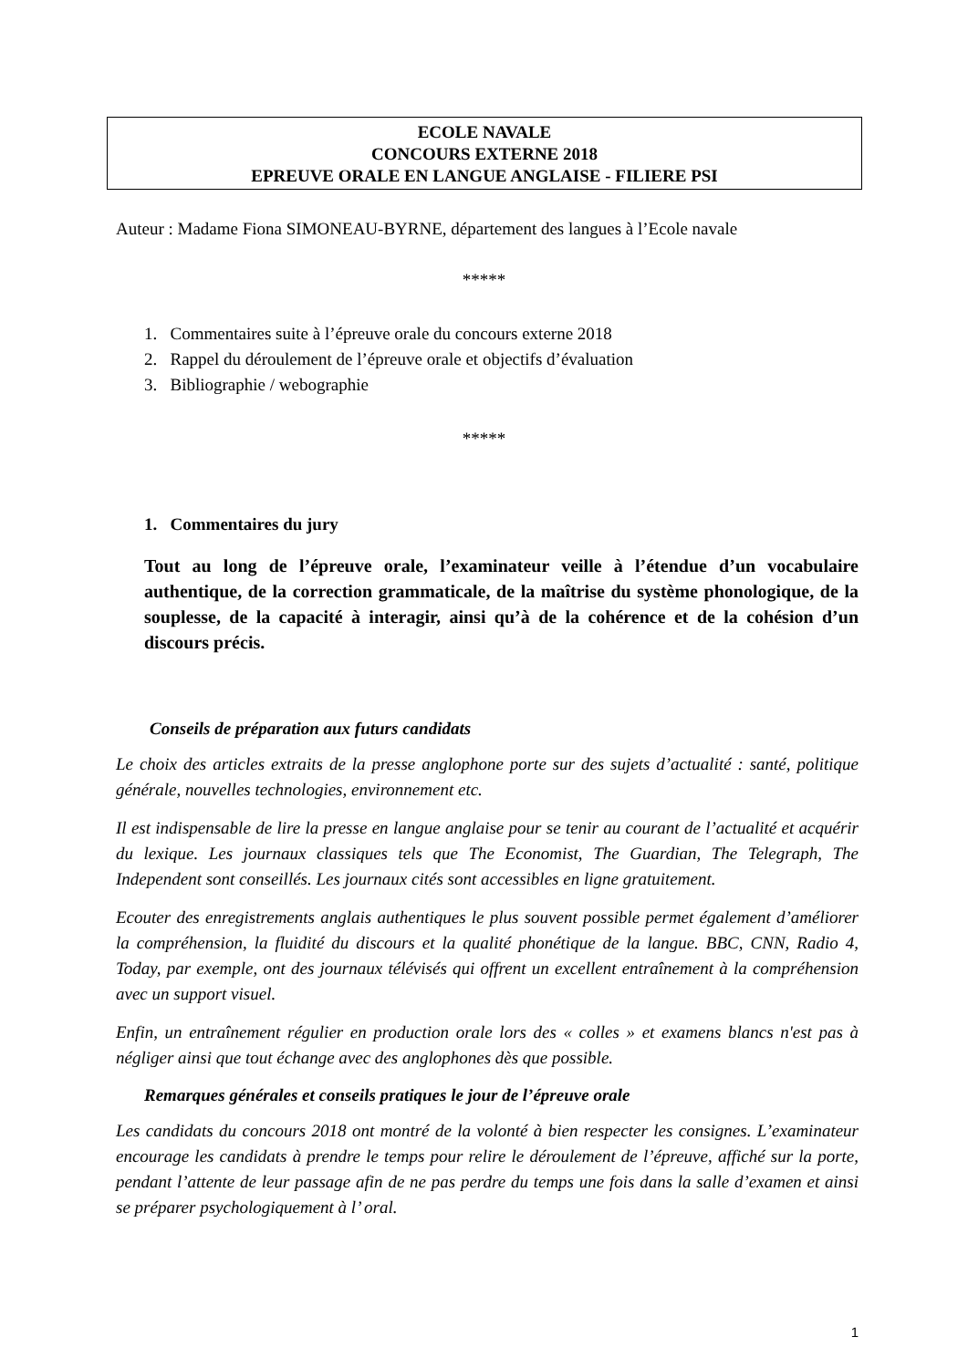ECOLE NAVALE
CONCOURS EXTERNE 2018
EPREUVE ORALE EN LANGUE ANGLAISE - FILIERE PSI
Auteur : Madame Fiona SIMONEAU-BYRNE, département des langues à l’Ecole navale
*****
1. Commentaires suite à l’épreuve orale du concours externe 2018
2. Rappel du déroulement de l’épreuve orale et objectifs d’évaluation
3. Bibliographie / webographie
*****
1. Commentaires du jury
Tout au long de l’épreuve orale, l’examinateur veille à l’étendue d’un vocabulaire authentique, de la correction grammaticale, de la maîtrise du système phonologique, de la souplesse, de la capacité à interagir, ainsi qu’à de la cohérence et de la cohésion d’un discours précis.
Conseils de préparation aux futurs candidats
Le choix des articles extraits de la presse anglophone porte sur des sujets d’actualité : santé, politique générale, nouvelles technologies, environnement etc.
Il est indispensable de lire la presse en langue anglaise pour se tenir au courant de l’actualité et acquérir du lexique. Les journaux classiques tels que The Economist, The Guardian, The Telegraph, The Independent sont conseillés. Les journaux cités sont accessibles en ligne gratuitement.
Ecouter des enregistrements anglais authentiques le plus souvent possible permet également d’améliorer la compréhension, la fluidité du discours et la qualité phonétique de la langue. BBC, CNN, Radio 4, Today, par exemple, ont des journaux télévisés qui offrent un excellent entraînement à la compréhension avec un support visuel.
Enfin, un entraînement régulier en production orale lors des « colles » et examens blancs n'est pas à négliger ainsi que tout échange avec des anglophones dès que possible.
Remarques générales et conseils pratiques le jour de l’épreuve orale
Les candidats du concours 2018 ont montré de la volonté à bien respecter les consignes. L’examinateur encourage les candidats à prendre le temps pour relire le déroulement de l’épreuve, affiché sur la porte, pendant l’attente de leur passage afin de ne pas perdre du temps une fois dans la salle d’examen et ainsi se préparer psychologiquement à l’ oral.
1